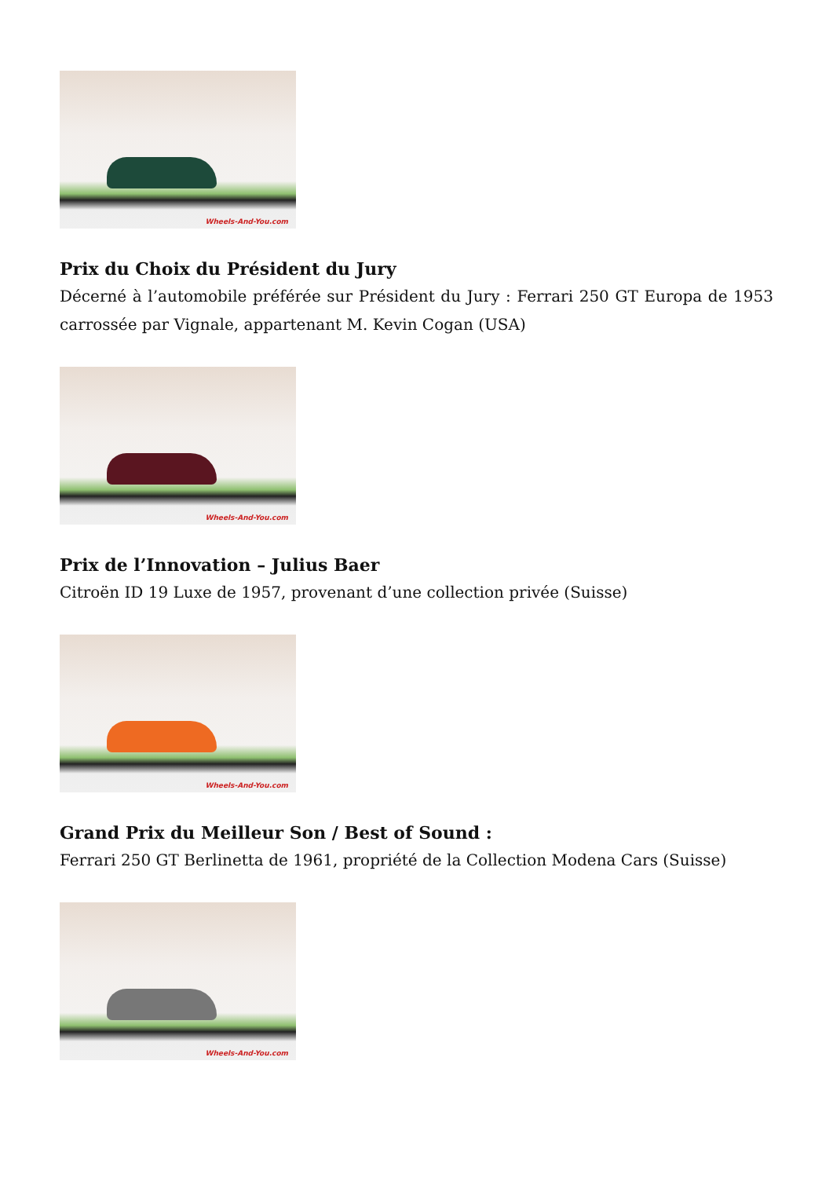Wheels-And-You.com
Prix du Choix du Président du Jury
Décerné à l’automobile préférée sur Président du Jury : Ferrari 250 GT Europa de 1953 carrossée par Vignale, appartenant M. Kevin Cogan (USA)
Wheels-And-You.com
Prix de l’Innovation – Julius Baer
Citroën ID 19 Luxe de 1957, provenant d’une collection privée (Suisse)
Wheels-And-You.com
Grand Prix du Meilleur Son / Best of Sound :
Ferrari 250 GT Berlinetta de 1961, propriété de la Collection Modena Cars (Suisse)
Wheels-And-You.com